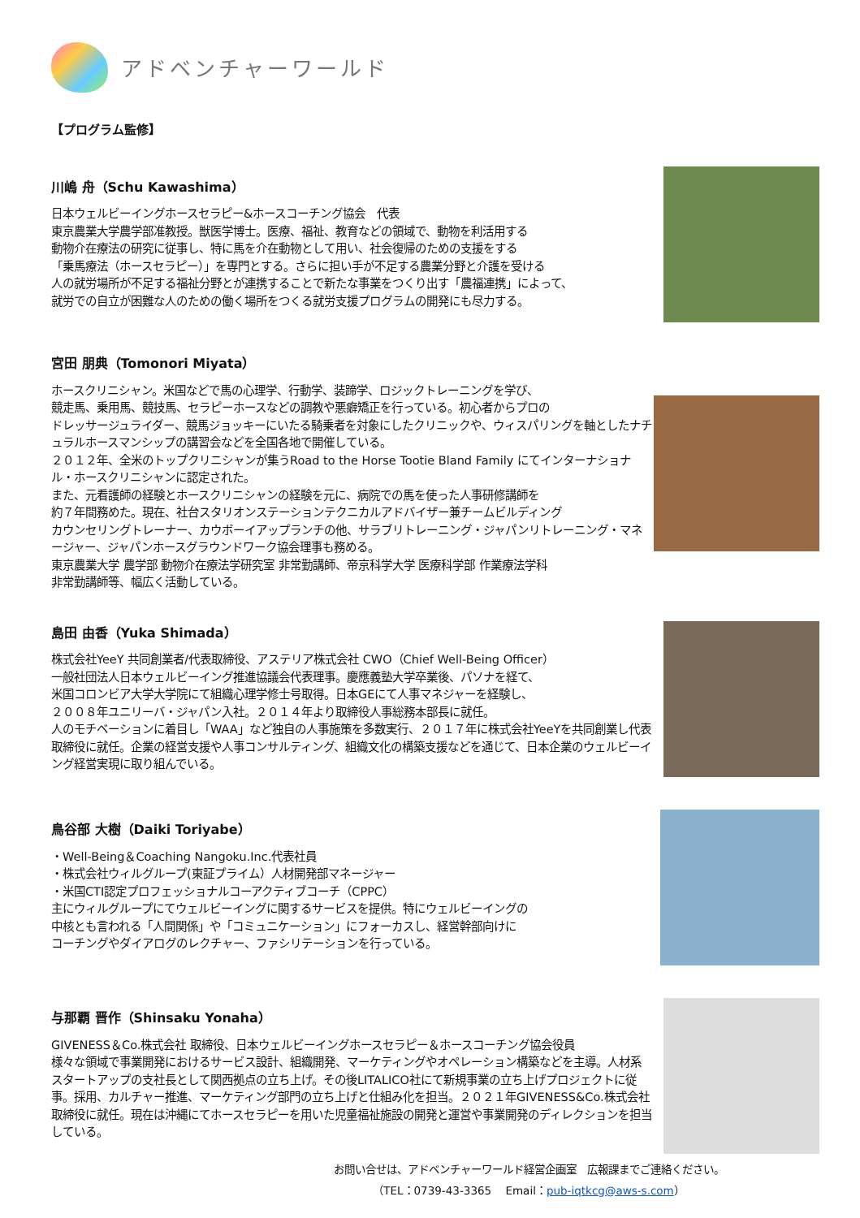アドベンチャーワールド
【プログラム監修】
川嶋 舟（Schu Kawashima）
日本ウェルビーイングホースセラピー&ホースコーチング協会　代表
東京農業大学農学部准教授。獣医学博士。医療、福祉、教育などの領域で、動物を利活用する
動物介在療法の研究に従事し、特に馬を介在動物として用い、社会復帰のための支援をする
「乗馬療法（ホースセラピー）」を専門とする。さらに担い手が不足する農業分野と介護を受ける
人の就労場所が不足する福祉分野とが連携することで新たな事業をつくり出す「農福連携」によって、
就労での自立が困難な人のための働く場所をつくる就労支援プログラムの開発にも尽力する。
宮田 朋典（Tomonori Miyata）
ホースクリニシャン。米国などで馬の心理学、行動学、装蹄学、ロジックトレーニングを学び、
競走馬、乗用馬、競技馬、セラピーホースなどの調教や悪癖矯正を行っている。初心者からプロの
ドレッサージュライダー、競馬ジョッキーにいたる騎乗者を対象にしたクリニックや、ウィスパリングを軸としたナチュラルホースマンシップの講習会などを全国各地で開催している。
２０１２年、全米のトップクリニシャンが集うRoad to the Horse Tootie Bland Family にてインターナショナル・ホースクリニシャンに認定された。
また、元看護師の経験とホースクリニシャンの経験を元に、病院での馬を使った人事研修講師を
約７年間務めた。現在、社台スタリオンステーションテクニカルアドバイザー兼チームビルディング
カウンセリングトレーナー、カウボーイアップランチの他、サラブリトレーニング・ジャパンリトレーニング・マネージャー、ジャパンホースグラウンドワーク協会理事も務める。
東京農業大学 農学部 動物介在療法学研究室 非常勤講師、帝京科学大学 医療科学部 作業療法学科
非常勤講師等、幅広く活動している。
島田 由香（Yuka Shimada）
株式会社YeeY 共同創業者/代表取締役、アステリア株式会社 CWO（Chief Well-Being Officer）
一般社団法人日本ウェルビーイング推進協議会代表理事。慶應義塾大学卒業後、パソナを経て、
米国コロンビア大学大学院にて組織心理学修士号取得。日本GEにて人事マネジャーを経験し、
２００８年ユニリーバ・ジャパン入社。２０１４年より取締役人事総務本部長に就任。
人のモチベーションに着目し「WAA」など独自の人事施策を多数実行、２０１７年に株式会社YeeYを共同創業し代表取締役に就任。企業の経営支援や人事コンサルティング、組織文化の構築支援などを通じて、日本企業のウェルビーイング経営実現に取り組んでいる。
鳥谷部 大樹（Daiki Toriyabe）
・Well-Being＆Coaching Nangoku.Inc.代表社員
・株式会社ウィルグループ(東証プライム）人材開発部マネージャー
・米国CTI認定プロフェッショナルコーアクティブコーチ（CPPC）
主にウィルグループにてウェルビーイングに関するサービスを提供。特にウェルビーイングの
中核とも言われる「人間関係」や「コミュニケーション」にフォーカスし、経営幹部向けに
コーチングやダイアログのレクチャー、ファシリテーションを行っている。
与那覇 晋作（Shinsaku Yonaha）
GIVENESS＆Co.株式会社 取締役、日本ウェルビーイングホースセラピー＆ホースコーチング協会役員
様々な領域で事業開発におけるサービス設計、組織開発、マーケティングやオペレーション構築などを主導。人材系スタートアップの支社長として関西拠点の立ち上げ。その後LITALICO社にて新規事業の立ち上げプロジェクトに従事。採用、カルチャー推進、マーケティング部門の立ち上げと仕組み化を担当。２０２１年GIVENESS&Co.株式会社 取締役に就任。現在は沖縄にてホースセラピーを用いた児童福祉施設の開発と運営や事業開発のディレクションを担当している。
お問い合せは、アドベンチャーワールド経営企画室　広報課までご連絡ください。
（TEL：0739-43-3365　 Email：pub-iqtkcg@aws-s.com）